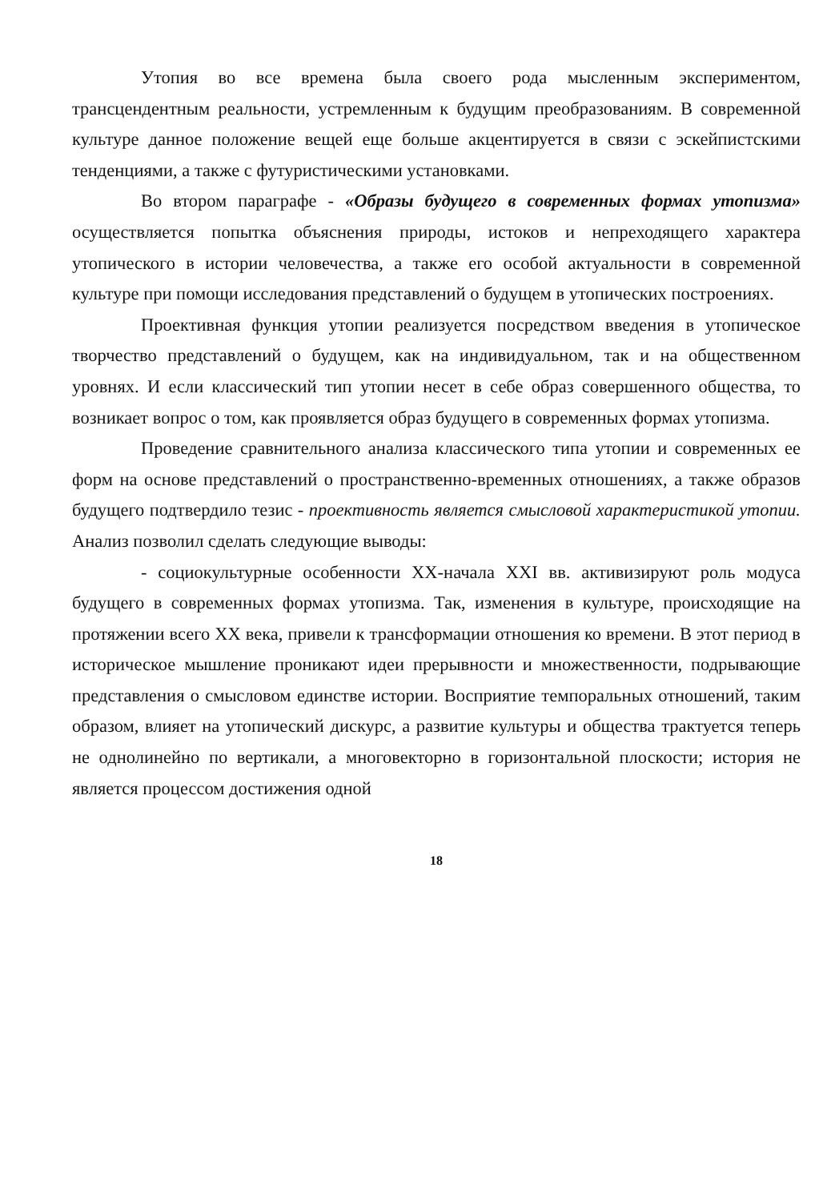Утопия во все времена была своего рода мысленным экспериментом, трансцендентным реальности, устремленным к будущим преобразованиям. В современной культуре данное положение вещей еще больше акцентируется в связи с эскейпистскими тенденциями, а также с футуристическими установками.
Во втором параграфе - «Образы будущего в современных формах утопизма» осуществляется попытка объяснения природы, истоков и непреходящего характера утопического в истории человечества, а также его особой актуальности в современной культуре при помощи исследования представлений о будущем в утопических построениях.
Проективная функция утопии реализуется посредством введения в утопическое творчество представлений о будущем, как на индивидуальном, так и на общественном уровнях. И если классический тип утопии несет в себе образ совершенного общества, то возникает вопрос о том, как проявляется образ будущего в современных формах утопизма.
Проведение сравнительного анализа классического типа утопии и современных ее форм на основе представлений о пространственно-временных отношениях, а также образов будущего подтвердило тезис - проективность является смысловой характеристикой утопии. Анализ позволил сделать следующие выводы:
- социокультурные особенности XX-начала XXI вв. активизируют роль модуса будущего в современных формах утопизма. Так, изменения в культуре, происходящие на протяжении всего XX века, привели к трансформации отношения ко времени. В этот период в историческое мышление проникают идеи прерывности и множественности, подрывающие представления о смысловом единстве истории. Восприятие темпоральных отношений, таким образом, влияет на утопический дискурс, а развитие культуры и общества трактуется теперь не однолинейно по вертикали, а многовекторно в горизонтальной плоскости; история не является процессом достижения одной
18